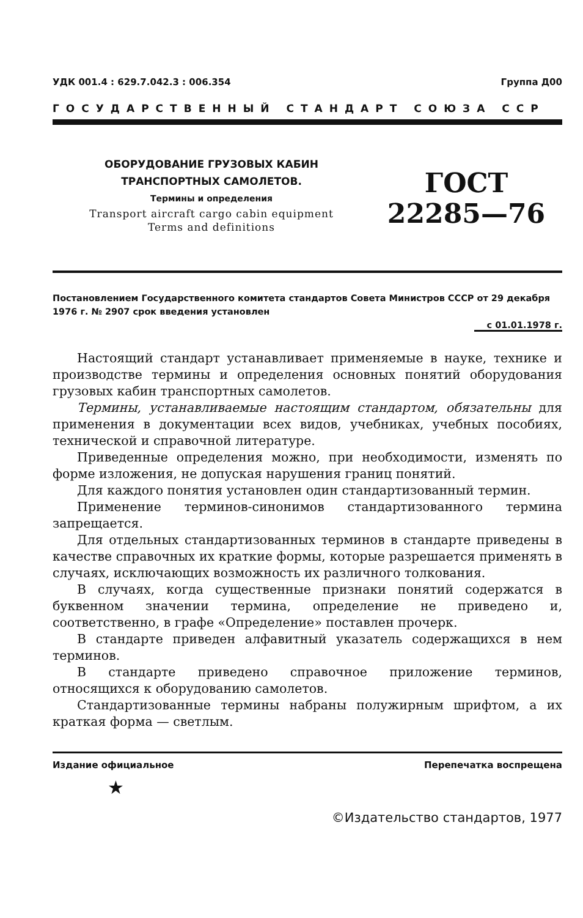УДК 001.4 : 629.7.042.3 : 006.354 Группа Д00
ГОСУДАРСТВЕННЫЙ СТАНДАРТ СОЮЗА ССР
ОБОРУДОВАНИЕ ГРУЗОВЫХ КАБИН
ТРАНСПОРТНЫХ САМОЛЕТОВ.
Термины и определения
Transport aircraft cargo cabin equipment
Terms and definitions
ГОСТ
22285—76
Постановлением Государственного комитета стандартов Совета Министров СССР от 29 декабря 1976 г. № 2907 срок введения установлен
с 01.01.1978 г.
Настоящий стандарт устанавливает применяемые в науке, технике и производстве термины и определения основных понятий оборудования грузовых кабин транспортных самолетов.
Термины, устанавливаемые настоящим стандартом, обязательны для применения в документации всех видов, учебниках, учебных пособиях, технической и справочной литературе.
Приведенные определения можно, при необходимости, изменять по форме изложения, не допуская нарушения границ понятий.
Для каждого понятия установлен один стандартизованный термин.
Применение терминов-синонимов стандартизованного термина запрещается.
Для отдельных стандартизованных терминов в стандарте приведены в качестве справочных их краткие формы, которые разрешается применять в случаях, исключающих возможность их различного толкования.
В случаях, когда существенные признаки понятий содержатся в буквенном значении термина, определение не приведено и, соответственно, в графе «Определение» поставлен прочерк.
В стандарте приведен алфавитный указатель содержащихся в нем терминов.
В стандарте приведено справочное приложение терминов, относящихся к оборудованию самолетов.
Стандартизованные термины набраны полужирным шрифтом, а их краткая форма — светлым.
Издание официальное Перепечатка воспрещена
★
©Издательство стандартов, 1977